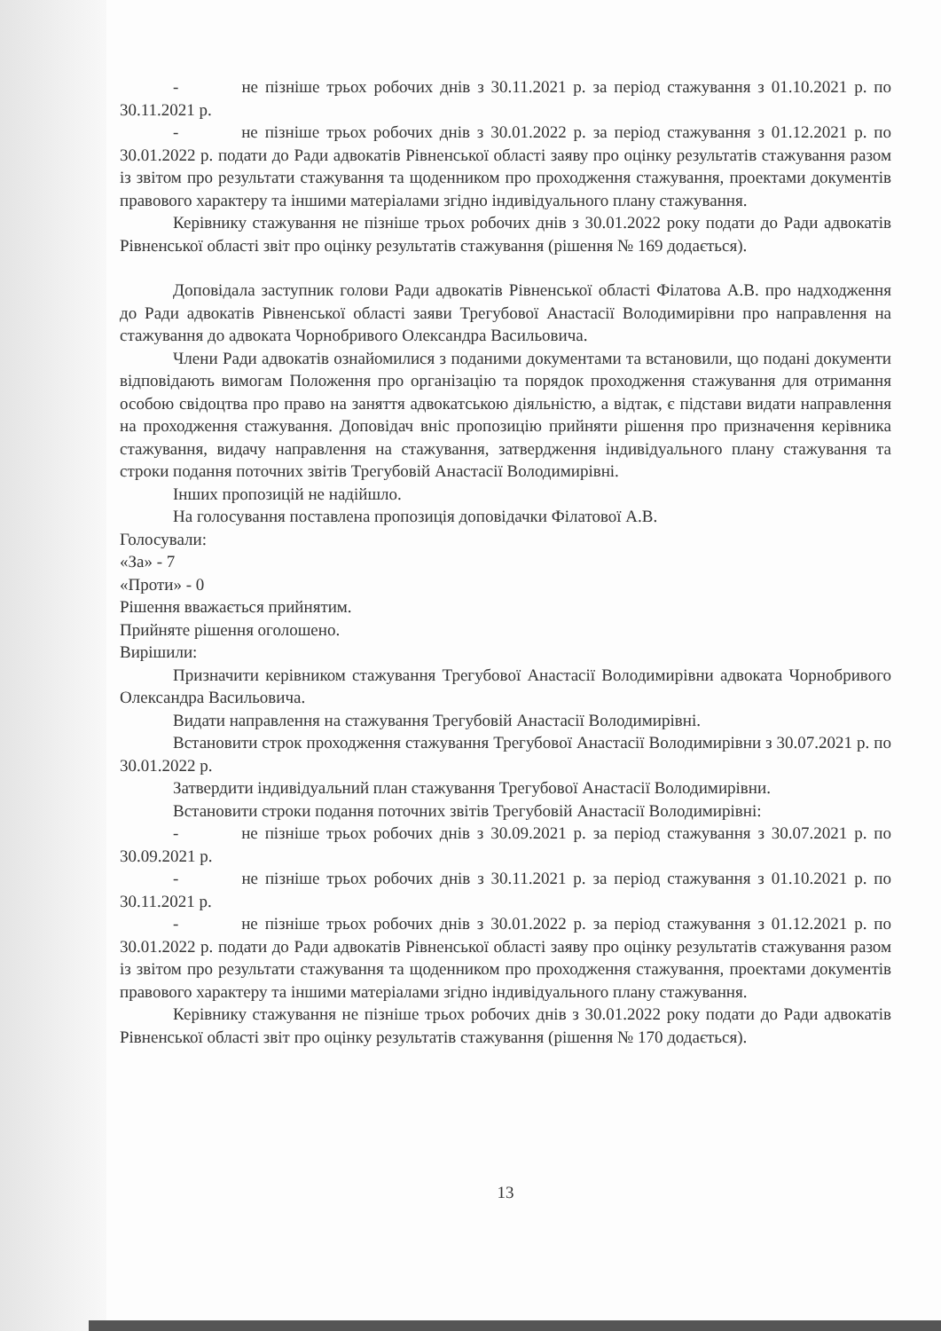- не пізніше трьох робочих днів з 30.11.2021 р. за період стажування з 01.10.2021 р. по 30.11.2021 р.
- не пізніше трьох робочих днів з 30.01.2022 р. за період стажування з 01.12.2021 р. по 30.01.2022 р. подати до Ради адвокатів Рівненської області заяву про оцінку результатів стажування разом із звітом про результати стажування та щоденником про проходження стажування, проектами документів правового характеру та іншими матеріалами згідно індивідуального плану стажування.
Керівнику стажування не пізніше трьох робочих днів з 30.01.2022 року подати до Ради адвокатів Рівненської області звіт про оцінку результатів стажування (рішення № 169 додається).
Доповідала заступник голови Ради адвокатів Рівненської області Філатова А.В. про надходження до Ради адвокатів Рівненської області заяви Трегубової Анастасії Володимирівни про направлення на стажування до адвоката Чорнобривого Олександра Васильовича.
Члени Ради адвокатів ознайомилися з поданими документами та встановили, що подані документи відповідають вимогам Положення про організацію та порядок проходження стажування для отримання особою свідоцтва про право на заняття адвокатською діяльністю, а відтак, є підстави видати направлення на проходження стажування. Доповідач вніс пропозицію прийняти рішення про призначення керівника стажування, видачу направлення на стажування, затвердження індивідуального плану стажування та строки подання поточних звітів Трегубовій Анастасії Володимирівні.
Інших пропозицій не надійшло.
На голосування поставлена пропозиція доповідачки Філатової А.В.
Голосували:
«За» - 7
«Проти» - 0
Рішення вважається прийнятим.
Прийняте рішення оголошено.
Вирішили:
Призначити керівником стажування Трегубової Анастасії Володимирівни адвоката Чорнобривого Олександра Васильовича.
Видати направлення на стажування Трегубовій Анастасії Володимирівні.
Встановити строк проходження стажування Трегубової Анастасії Володимирівни з 30.07.2021 р. по 30.01.2022 р.
Затвердити індивідуальний план стажування Трегубової Анастасії Володимирівни.
Встановити строки подання поточних звітів Трегубовій Анастасії Володимирівні:
- не пізніше трьох робочих днів з 30.09.2021 р. за період стажування з 30.07.2021 р. по 30.09.2021 р.
- не пізніше трьох робочих днів з 30.11.2021 р. за період стажування з 01.10.2021 р. по 30.11.2021 р.
- не пізніше трьох робочих днів з 30.01.2022 р. за період стажування з 01.12.2021 р. по 30.01.2022 р. подати до Ради адвокатів Рівненської області заяву про оцінку результатів стажування разом із звітом про результати стажування та щоденником про проходження стажування, проектами документів правового характеру та іншими матеріалами згідно індивідуального плану стажування.
Керівнику стажування не пізніше трьох робочих днів з 30.01.2022 року подати до Ради адвокатів Рівненської області звіт про оцінку результатів стажування (рішення № 170 додається).
13